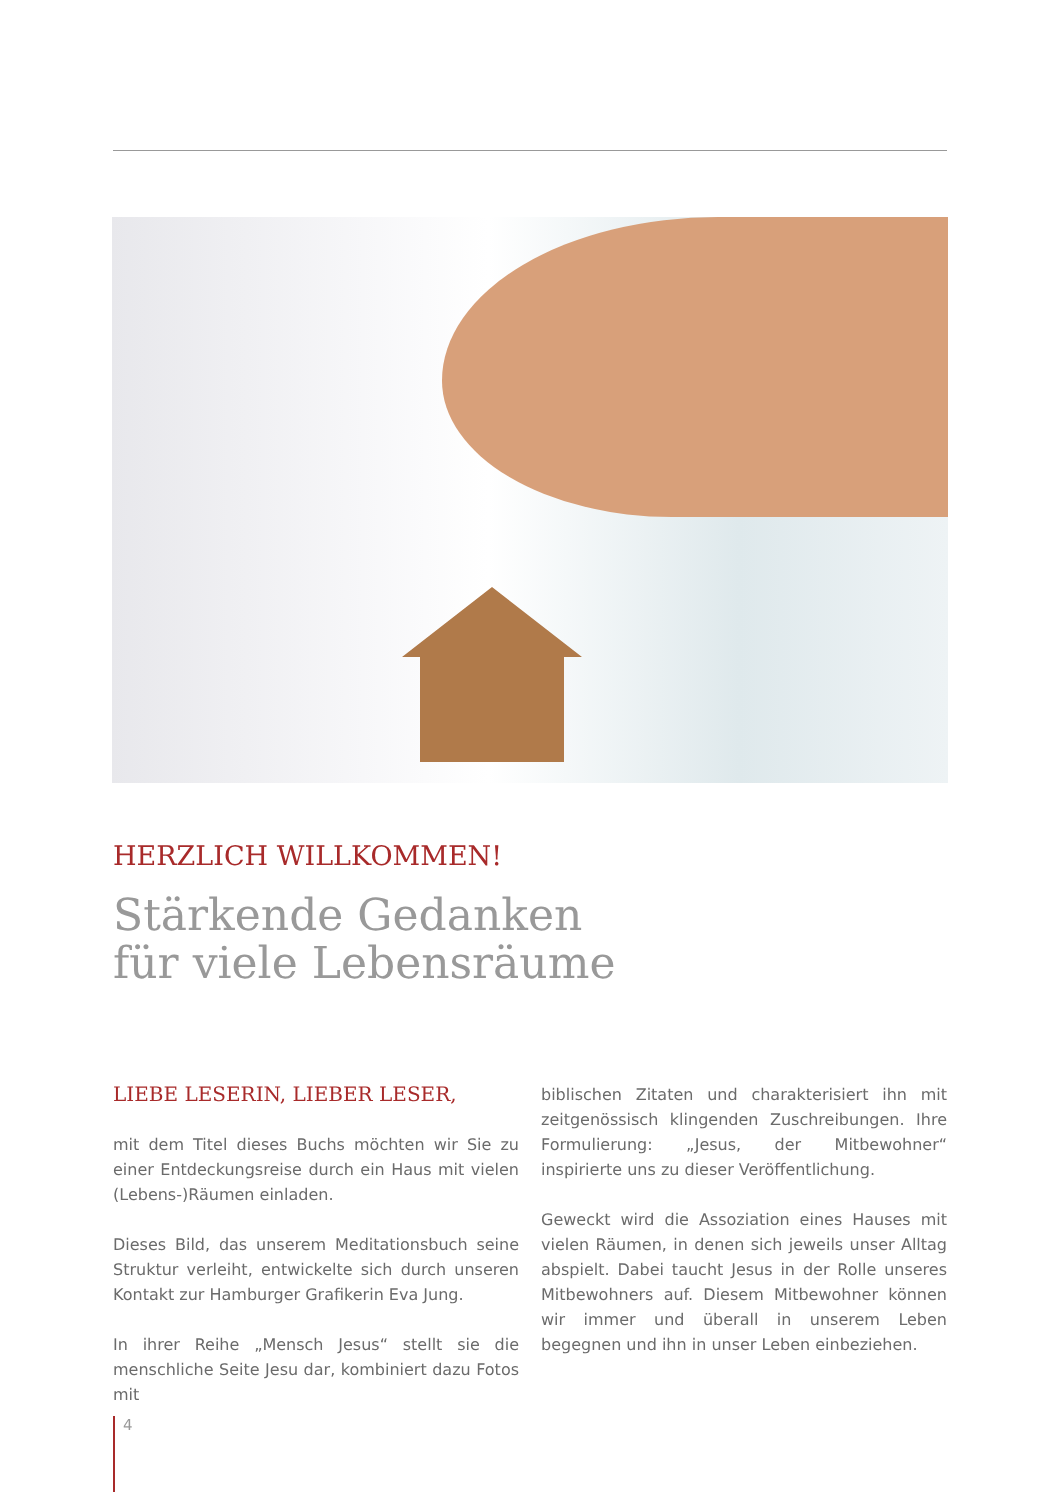HERZLICH WILLKOMMEN!
Stärkende Gedanken
für viele Lebensräume
LIEBE LESERIN, LIEBER LESER,
mit dem Titel dieses Buchs möchten wir Sie zu einer Entdeckungsreise durch ein Haus mit vielen (Lebens-)Räumen einladen.
Dieses Bild, das unserem Meditationsbuch seine Struktur verleiht, entwickelte sich durch unseren Kontakt zur Hamburger Grafikerin Eva Jung.
In ihrer Reihe „Mensch Jesus“ stellt sie die menschliche Seite Jesu dar, kombiniert dazu Fotos mit
biblischen Zitaten und charakterisiert ihn mit zeitgenössisch klingenden Zuschreibungen. Ihre Formulierung: „Jesus, der Mitbewohner“ inspirierte uns zu dieser Veröffentlichung.
Geweckt wird die Assoziation eines Hauses mit vielen Räumen, in denen sich jeweils unser Alltag abspielt. Dabei taucht Jesus in der Rolle unseres Mitbewohners auf. Diesem Mitbewohner können wir immer und überall in unserem Leben begegnen und ihn in unser Leben einbeziehen.
4